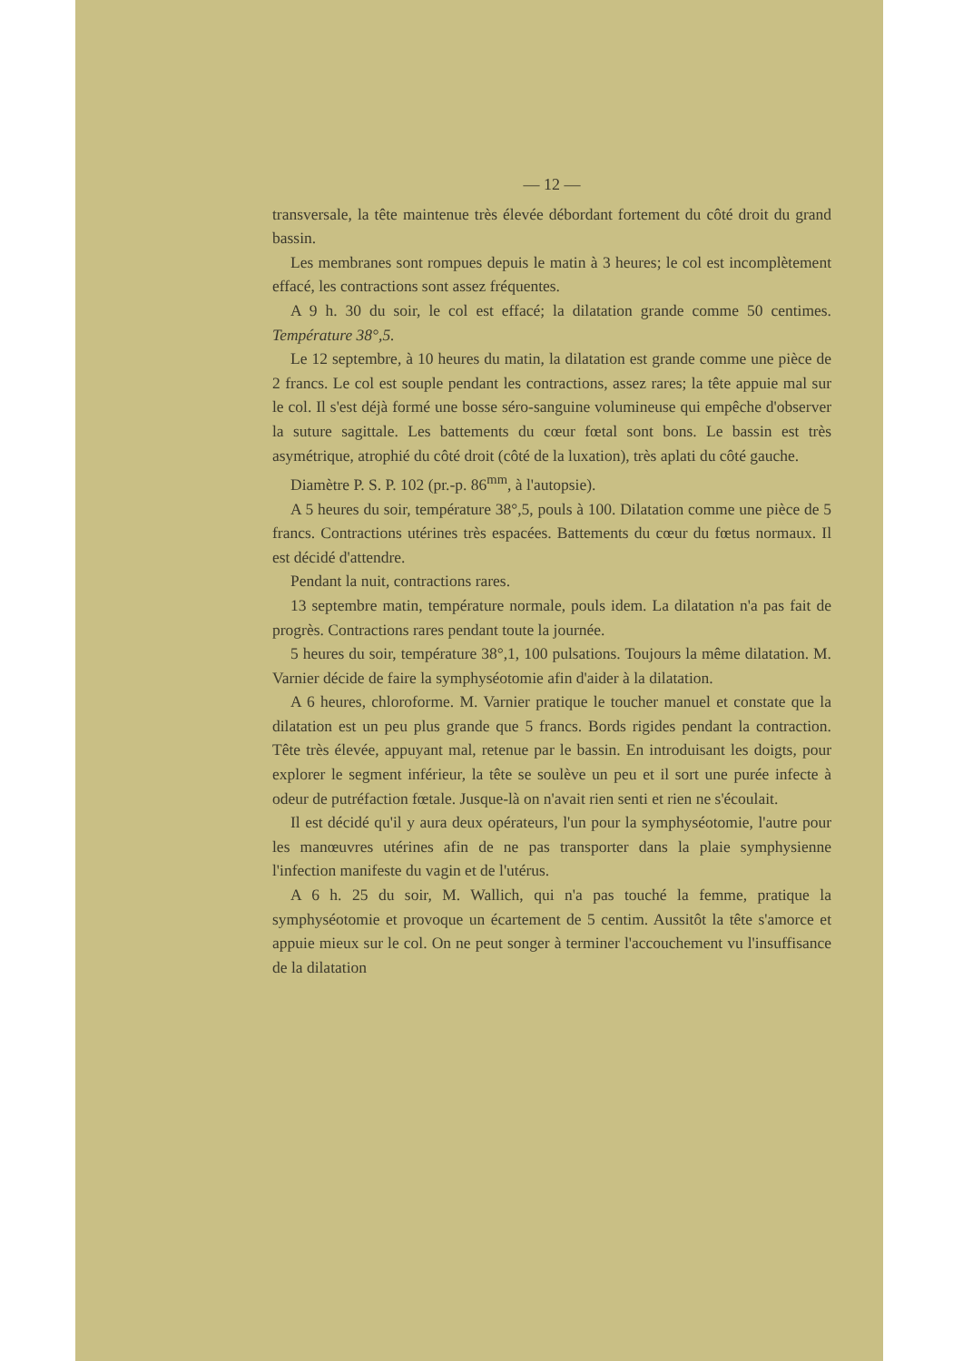— 12 —
transversale, la tête maintenue très élevée débordant fortement du côté droit du grand bassin.
Les membranes sont rompues depuis le matin à 3 heures; le col est incomplètement effacé, les contractions sont assez fréquentes.
A 9 h. 30 du soir, le col est effacé; la dilatation grande comme 50 centimes. Température 38°,5.
Le 12 septembre, à 10 heures du matin, la dilatation est grande comme une pièce de 2 francs. Le col est souple pendant les contractions, assez rares; la tête appuie mal sur le col. Il s'est déjà formé une bosse séro-sanguine volumineuse qui empêche d'observer la suture sagittale. Les battements du cœur fœtal sont bons. Le bassin est très asymétrique, atrophié du côté droit (côté de la luxation), très aplati du côté gauche.
Diamètre P. S. P. 102 (pr.-p. 86<sup>mm</sup>, à l'autopsie).
A 5 heures du soir, température 38°,5, pouls à 100. Dilatation comme une pièce de 5 francs. Contractions utérines très espacées. Battements du cœur du fœtus normaux. Il est décidé d'attendre.
Pendant la nuit, contractions rares.
13 septembre matin, température normale, pouls idem. La dilatation n'a pas fait de progrès. Contractions rares pendant toute la journée.
5 heures du soir, température 38°,1, 100 pulsations. Toujours la même dilatation. M. Varnier décide de faire la symphyséotomie afin d'aider à la dilatation.
A 6 heures, chloroforme. M. Varnier pratique le toucher manuel et constate que la dilatation est un peu plus grande que 5 francs. Bords rigides pendant la contraction. Tête très élevée, appuyant mal, retenue par le bassin. En introduisant les doigts, pour explorer le segment inférieur, la tête se soulève un peu et il sort une purée infecte à odeur de putréfaction fœtale. Jusque-là on n'avait rien senti et rien ne s'écoulait.
Il est décidé qu'il y aura deux opérateurs, l'un pour la symphyséotomie, l'autre pour les manœuvres utérines afin de ne pas transporter dans la plaie symphysienne l'infection manifeste du vagin et de l'utérus.
A 6 h. 25 du soir, M. Wallich, qui n'a pas touché la femme, pratique la symphyséotomie et provoque un écartement de 5 centim. Aussitôt la tête s'amorce et appuie mieux sur le col. On ne peut songer à terminer l'accouchement vu l'insuffisance de la dilatation